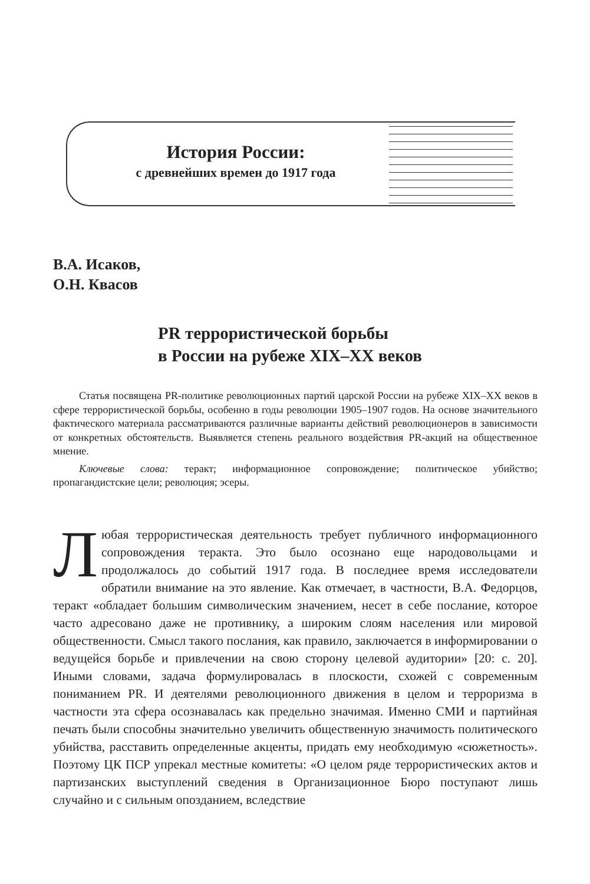История России:
с древнейших времен до 1917 года
В.А. Исаков,
О.Н. Квасов
PR террористической борьбы
в России на рубеже XIX–XX веков
Статья посвящена PR-политике революционных партий царской России на рубеже XIX–XX веков в сфере террористической борьбы, особенно в годы революции 1905–1907 годов. На основе значительного фактического материала рассматриваются различные варианты действий революционеров в зависимости от конкретных обстоятельств. Выявляется степень реального воздействия PR-акций на общественное мнение.
Ключевые слова: теракт; информационное сопровождение; политическое убийство; пропагандистские цели; революция; эсеры.
Любая террористическая деятельность требует публичного информационного сопровождения теракта. Это было осознано еще народовольцами и продолжалось до событий 1917 года. В последнее время исследователи обратили внимание на это явление. Как отмечает, в частности, В.А. Федорцов, теракт «обладает большим символическим значением, несет в себе послание, которое часто адресовано даже не противнику, а широким слоям населения или мировой общественности. Смысл такого послания, как правило, заключается в информировании о ведущейся борьбе и привлечении на свою сторону целевой аудитории» [20: с. 20]. Иными словами, задача формулировалась в плоскости, схожей с современным пониманием PR. И деятелями революционного движения в целом и терроризма в частности эта сфера осознавалась как предельно значимая. Именно СМИ и партийная печать были способны значительно увеличить общественную значимость политического убийства, расставить определенные акценты, придать ему необходимую «сюжетность». Поэтому ЦК ПСР упрекал местные комитеты: «О целом ряде террористических актов и партизанских выступлений сведения в Организационное Бюро поступают лишь случайно и с сильным опозданием, вследствие